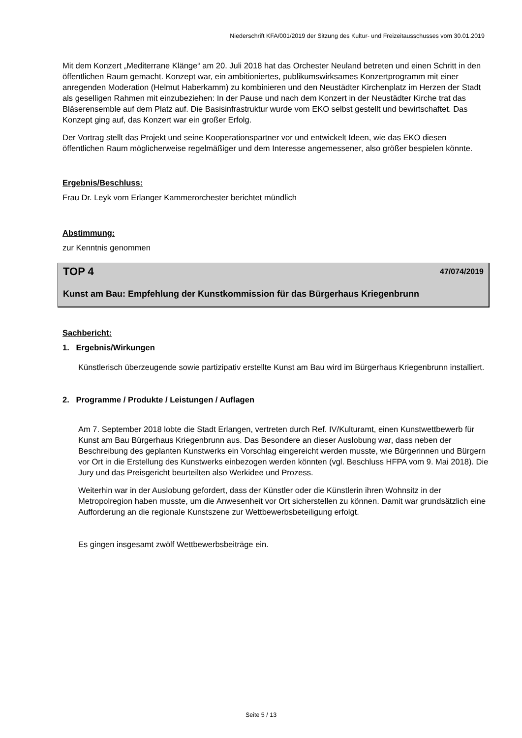Niederschrift KFA/001/2019 der Sitzung des Kultur- und Freizeitausschusses vom 30.01.2019
Mit dem Konzert „Mediterrane Klänge“ am 20. Juli 2018 hat das Orchester Neuland betreten und einen Schritt in den öffentlichen Raum gemacht. Konzept war, ein ambitioniertes, publikumswirksames Konzertprogramm mit einer anregenden Moderation (Helmut Haberkamm) zu kombinieren und den Neustädter Kirchenplatz im Herzen der Stadt als geselligen Rahmen mit einzubeziehen: In der Pause und nach dem Konzert in der Neustädter Kirche trat das Bläserensemble auf dem Platz auf. Die Basisinfrastruktur wurde vom EKO selbst gestellt und bewirtschaftet. Das Konzept ging auf, das Konzert war ein großer Erfolg.
Der Vortrag stellt das Projekt und seine Kooperationspartner vor und entwickelt Ideen, wie das EKO diesen öffentlichen Raum möglicherweise regelmäßiger und dem Interesse angemessener, also größer bespielen könnte.
Ergebnis/Beschluss:
Frau Dr. Leyk vom Erlanger Kammerorchester berichtet mündlich
Abstimmung:
zur Kenntnis genommen
TOP 4 47/074/2019
Kunst am Bau: Empfehlung der Kunstkommission für das Bürgerhaus Kriegenbrunn
Sachbericht:
1. Ergebnis/Wirkungen
Künstlerisch überzeugende sowie partizipativ erstellte Kunst am Bau wird im Bürgerhaus Kriegenbrunn installiert.
2. Programme / Produkte / Leistungen / Auflagen
Am 7. September 2018 lobte die Stadt Erlangen, vertreten durch Ref. IV/Kulturamt, einen Kunstwettbewerb für Kunst am Bau Bürgerhaus Kriegenbrunn aus. Das Besondere an dieser Auslobung war, dass neben der Beschreibung des geplanten Kunstwerks ein Vorschlag eingereicht werden musste, wie Bürgerinnen und Bürgern vor Ort in die Erstellung des Kunstwerks einbezogen werden könnten (vgl. Beschluss HFPA vom 9. Mai 2018). Die Jury und das Preisgericht beurteilten also Werkidee und Prozess.
Weiterhin war in der Auslobung gefordert, dass der Künstler oder die Künstlerin ihren Wohnsitz in der Metropolregion haben musste, um die Anwesenheit vor Ort sicherstellen zu können. Damit war grundsätzlich eine Aufforderung an die regionale Kunstszene zur Wettbewerbsbeteiligung erfolgt.
Es gingen insgesamt zwölf Wettbewerbsbeiträge ein.
Seite 5 / 13